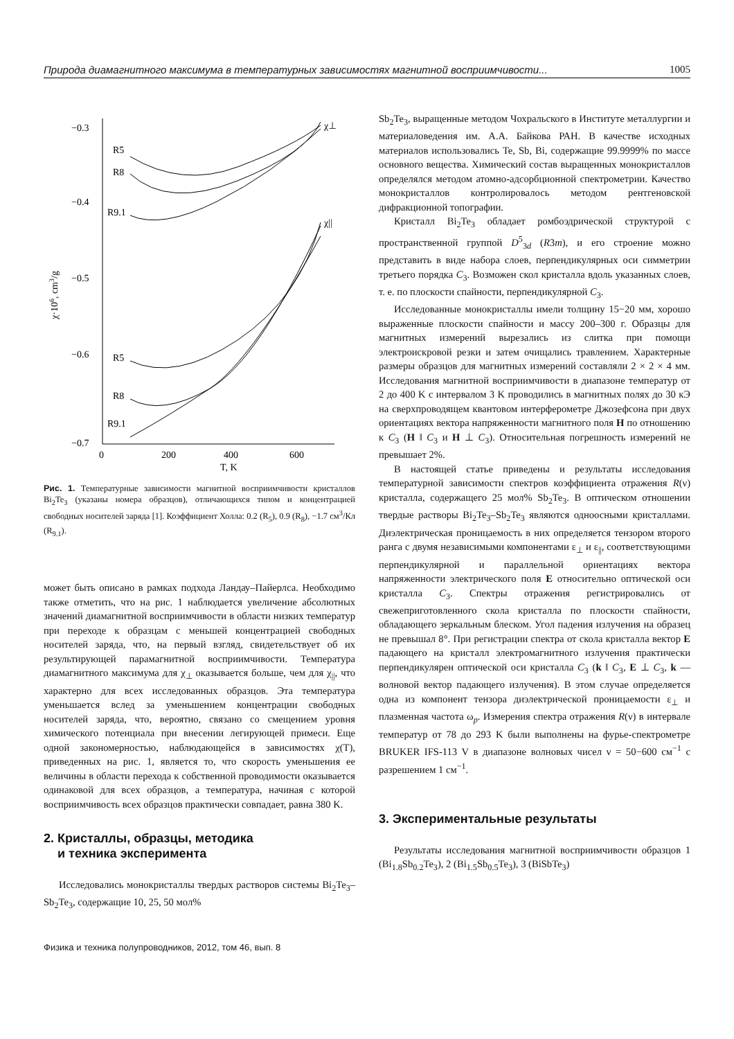Природа диамагнитного максимума в температурных зависимостях магнитной восприимчивости... 1005
−0.3
−0.4
−0.5
−0.6
−0.7
0
200
400
600
T, K
χ·106, cm3/g
R5
R8
R9.1
R5
R8
R9.1
χ⊥
χ||
Рис. 1. Температурные зависимости магнитной восприимчивости кристаллов Bi<sub>2</sub>Te<sub>3</sub> (указаны номера образцов), отличающихся типом и концентрацией свободных носителей заряда [1]. Коэффициент Холла: 0.2 (R<sub>5</sub>), 0.9 (R<sub>8</sub>), −1.7 см<sup>3</sup>/Кл (R<sub>9.1</sub>).
может быть описано в рамках подхода Ландау–Пайерлса. Необходимо также отметить, что на рис. 1 наблюдается увеличение абсолютных значений диамагнитной восприимчивости в области низких температур при переходе к образцам с меньшей концентрацией свободных носителей заряда, что, на первый взгляд, свидетельствует об их результирующей парамагнитной восприимчивости. Температура диамагнитного максимума для χ<sub>⊥</sub> оказывается больше, чем для χ<sub>||</sub>, что характерно для всех исследованных образцов. Эта температура уменьшается вслед за уменьшением концентрации свободных носителей заряда, что, вероятно, связано со смещением уровня химического потенциала при внесении легирующей примеси. Еще одной закономерностью, наблюдающейся в зависимостях χ(T), приведенных на рис. 1, является то, что скорость уменьшения ее величины в области перехода к собственной проводимости оказывается одинаковой для всех образцов, а температура, начиная с которой восприимчивость всех образцов практически совпадает, равна 380 K.
2. Кристаллы, образцы, методика
и техника эксперимента
Исследовались монокристаллы твердых растворов системы Bi<sub>2</sub>Te<sub>3</sub>–Sb<sub>2</sub>Te<sub>3</sub>, содержащие 10, 25, 50 мол%
Физика и техника полупроводников, 2012, том 46, вып. 8
Sb<sub>2</sub>Te<sub>3</sub>, выращенные методом Чохральского в Институте металлургии и материаловедения им. А.А. Байкова РАН. В качестве исходных материалов использовались Te, Sb, Bi, содержащие 99.9999% по массе основного вещества. Химический состав выращенных монокристаллов определялся методом атомно-адсорбционной спектрометрии. Качество монокристаллов контролировалось методом рентгеновской дифракционной топографии.
Кристалл Bi<sub>2</sub>Te<sub>3</sub> обладает ромбоэдрической структурой с пространственной группой D<sup>5</sup><sub>3d</sub> (R3m), и его строение можно представить в виде набора слоев, перпендикулярных оси симметрии третьего порядка C<sub>3</sub>. Возможен скол кристалла вдоль указанных слоев, т. е. по плоскости спайности, перпендикулярной C<sub>3</sub>.
Исследованные монокристаллы имели толщину 15−20 мм, хорошо выраженные плоскости спайности и массу 200–300 г. Образцы для магнитных измерений вырезались из слитка при помощи электроискровой резки и затем очищались травлением. Характерные размеры образцов для магнитных измерений составляли 2 × 2 × 4 мм. Исследования магнитной восприимчивости в диапазоне температур от 2 до 400 K с интервалом 3 K проводились в магнитных полях до 30 кЭ на сверхпроводящем квантовом интерферометре Джозефсона при двух ориентациях вектора напряженности магнитного поля H по отношению к C<sub>3</sub> (H ‖ C<sub>3</sub> и H ⊥ C<sub>3</sub>). Относительная погрешность измерений не превышает 2%.
В настоящей статье приведены и результаты исследования температурной зависимости спектров коэффициента отражения R(ν) кристалла, содержащего 25 мол% Sb<sub>2</sub>Te<sub>3</sub>. В оптическом отношении твердые растворы Bi<sub>2</sub>Te<sub>3</sub>–Sb<sub>2</sub>Te<sub>3</sub> являются одноосными кристаллами. Диэлектрическая проницаемость в них определяется тензором второго ранга с двумя независимыми компонентами ε<sub>⊥</sub> и ε<sub>||</sub>, соответствующими перпендикулярной и параллельной ориентациях вектора напряженности электрического поля E относительно оптической оси кристалла C<sub>3</sub>. Спектры отражения регистрировались от свежеприготовленного скола кристалла по плоскости спайности, обладающего зеркальным блеском. Угол падения излучения на образец не превышал 8°. При регистрации спектра от скола кристалла вектор E падающего на кристалл электромагнитного излучения практически перпендикулярен оптической оси кристалла C<sub>3</sub> (k ‖ C<sub>3</sub>, E ⊥ C<sub>3</sub>, k — волновой вектор падающего излучения). В этом случае определяется одна из компонент тензора диэлектрической проницаемости ε<sub>⊥</sub> и плазменная частота ω<sub>p</sub>. Измерения спектра отражения R(ν) в интервале температур от 78 до 293 K были выполнены на фурье-спектрометре BRUKER IFS-113 V в диапазоне волновых чисел ν = 50−600 см<sup>−1</sup> с разрешением 1 см<sup>−1</sup>.
3. Экспериментальные результаты
Результаты исследования магнитной восприимчивости образцов 1 (Bi<sub>1.8</sub>Sb<sub>0.2</sub>Te<sub>3</sub>), 2 (Bi<sub>1.5</sub>Sb<sub>0.5</sub>Te<sub>3</sub>), 3 (BiSbTe<sub>3</sub>)